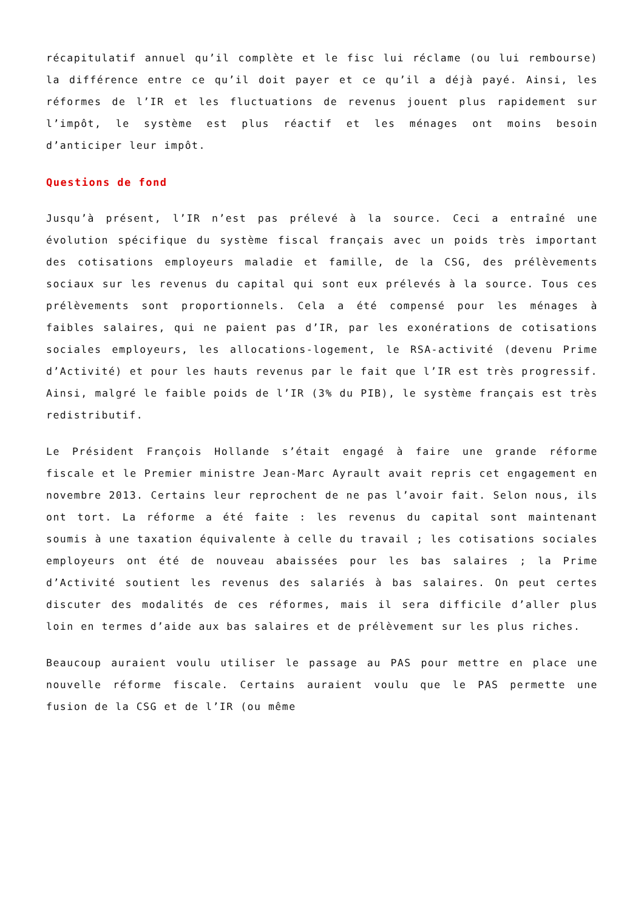récapitulatif annuel qu’il complète et le fisc lui réclame (ou lui rembourse) la différence entre ce qu’il doit payer et ce qu’il a déjà payé. Ainsi, les réformes de l’IR et les fluctuations de revenus jouent plus rapidement sur l’impôt, le système est plus réactif et les ménages ont moins besoin d’anticiper leur impôt.
Questions de fond
Jusqu’à présent, l’IR n’est pas prélevé à la source. Ceci a entraîné une évolution spécifique du système fiscal français avec un poids très important des cotisations employeurs maladie et famille, de la CSG, des prélèvements sociaux sur les revenus du capital qui sont eux prélevés à la source. Tous ces prélèvements sont proportionnels. Cela a été compensé pour les ménages à faibles salaires, qui ne paient pas d’IR, par les exonérations de cotisations sociales employeurs, les allocations-logement, le RSA-activité (devenu Prime d’Activité) et pour les hauts revenus par le fait que l’IR est très progressif. Ainsi, malgré le faible poids de l’IR (3% du PIB), le système français est très redistributif.
Le Président François Hollande s’était engagé à faire une grande réforme fiscale et le Premier ministre Jean-Marc Ayrault avait repris cet engagement en novembre 2013. Certains leur reprochent de ne pas l’avoir fait. Selon nous, ils ont tort. La réforme a été faite : les revenus du capital sont maintenant soumis à une taxation équivalente à celle du travail ; les cotisations sociales employeurs ont été de nouveau abaissées pour les bas salaires ; la Prime d’Activité soutient les revenus des salariés à bas salaires. On peut certes discuter des modalités de ces réformes, mais il sera difficile d’aller plus loin en termes d’aide aux bas salaires et de prélèvement sur les plus riches.
Beaucoup auraient voulu utiliser le passage au PAS pour mettre en place une nouvelle réforme fiscale. Certains auraient voulu que le PAS permette une fusion de la CSG et de l’IR (ou même